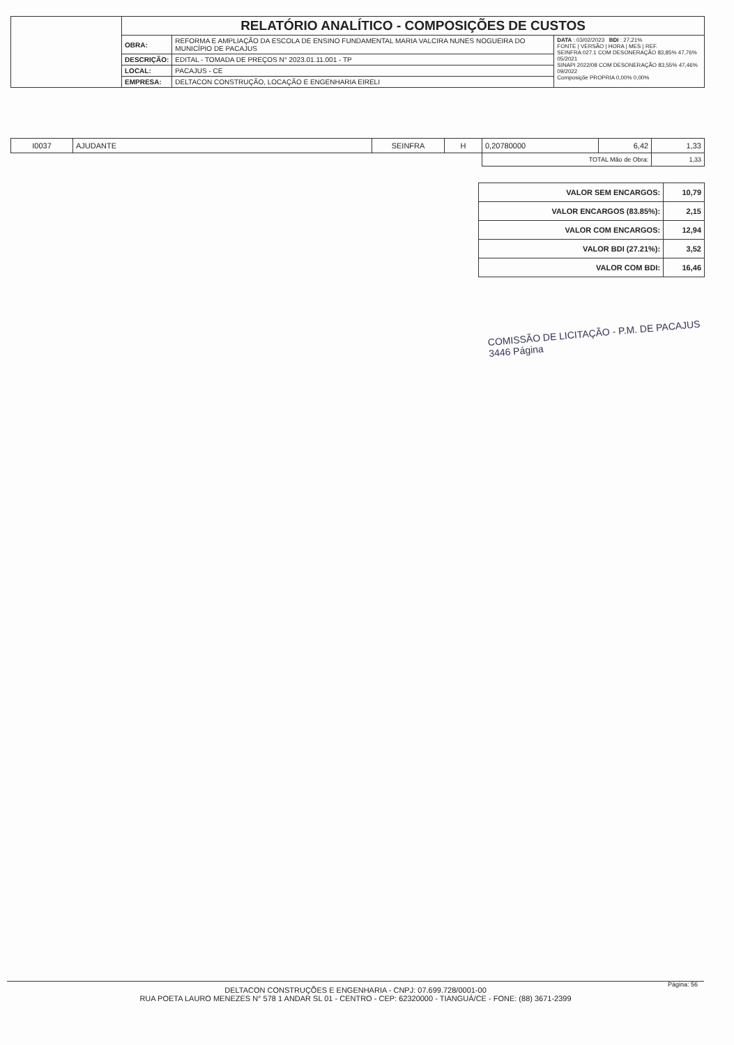| | RELATÓRIO ANALÍTICO - COMPOSIÇÕES DE CUSTOS | | |
| | OBRA: | REFORMA E AMPLIAÇÃO DA ESCOLA DE ENSINO FUNDAMENTAL MARIA VALCIRA NUNES NOGUEIRA DO MUNICÍPIO DE PACAJUS | DATA : 03/02/2023 BDI : 27,21% FONTE / VERSÃO / HORA / MES / REF. SEINFRA 027.1 COM DESONERAÇÃO 83,85% 47,76% 05/2021 SINAPI 2022/08 COM DESONERAÇÃO 83,55% 47,46% 09/2022 Composiçõe PROPRIA 0,00% 0,00% |
| | DESCRIÇÃO: | EDITAL - TOMADA DE PREÇOS N° 2023.01.11.001 - TP | |
| | LOCAL: | PACAJUS - CE | |
| | EMPRESA: | DELTACON CONSTRUÇÃO, LOCAÇÃO E ENGENHARIA EIRELI | |
| I0037 | AJUDANTE | SEINFRA | H | 0,20780000 | 6,42 | 1,33 |
| | | | | TOTAL Mão de Obra: | | 1,33 |
| VALOR SEM ENCARGOS: | 10,79 |
| VALOR ENCARGOS (83.85%): | 2,15 |
| VALOR COM ENCARGOS: | 12,94 |
| VALOR BDI (27.21%): | 3,52 |
| VALOR COM BDI: | 16,46 |
COMISSÃO DE LICITAÇÃO - P.M. DE PACAJUS
3446 Página
DELTACON CONSTRUÇÕES E ENGENHARIA - CNPJ: 07.699.728/0001-00
RUA POETA LAURO MENEZES N° 578 1 ANDAR SL 01 - CENTRO - CEP: 62320000 - TIANGUÁ/CE - FONE: (88) 3671-2399
Página: 56